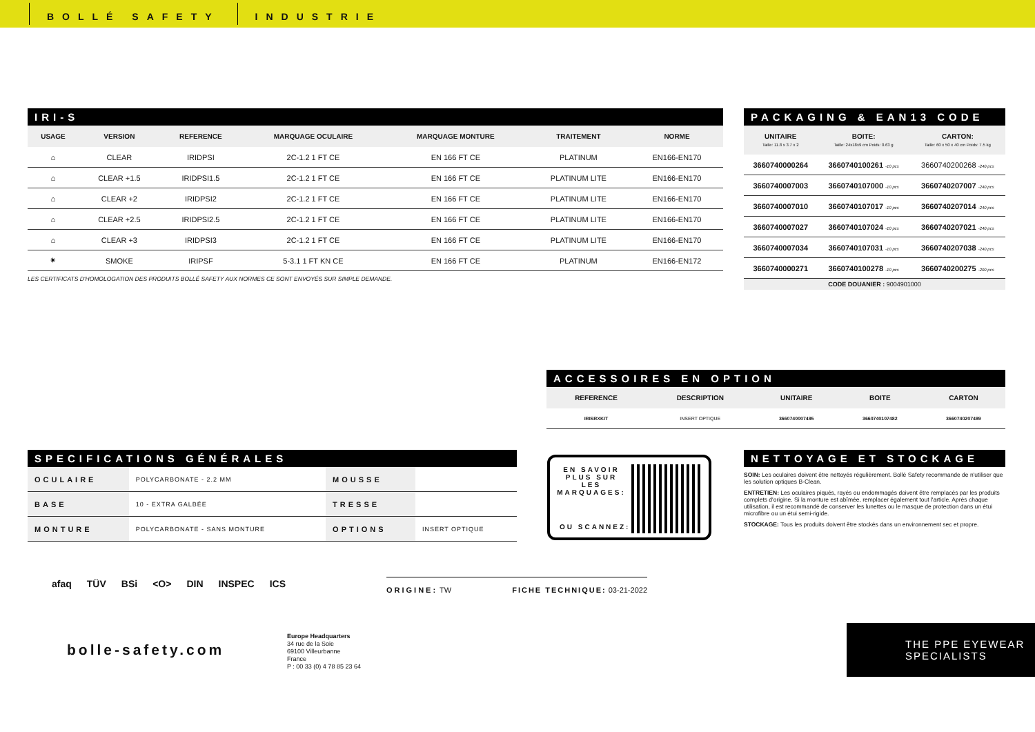BOLLÉ SAFETY INDUSTRIE
IRI-S
| USAGE | VERSION | REFERENCE | MARQUAGE OCULAIRE | MARQUAGE MONTURE | TRAITEMENT | NORME |
| --- | --- | --- | --- | --- | --- | --- |
| ⌂ | CLEAR | IRIDPSI | 2C-1.2 1 FT CE | EN 166 FT CE | PLATINUM | EN166-EN170 |
| ⌂ | CLEAR +1.5 | IRIDPSI1.5 | 2C-1.2 1 FT CE | EN 166 FT CE | PLATINUM LITE | EN166-EN170 |
| ⌂ | CLEAR +2 | IRIDPSI2 | 2C-1.2 1 FT CE | EN 166 FT CE | PLATINUM LITE | EN166-EN170 |
| ⌂ | CLEAR +2.5 | IRIDPSI2.5 | 2C-1.2 1 FT CE | EN 166 FT CE | PLATINUM LITE | EN166-EN170 |
| ⌂ | CLEAR +3 | IRIDPSI3 | 2C-1.2 1 FT CE | EN 166 FT CE | PLATINUM LITE | EN166-EN170 |
| ✷ | SMOKE | IRIPSF | 5-3.1 1 FT KN CE | EN 166 FT CE | PLATINUM | EN166-EN172 |
LES CERTIFICATS D'HOMOLOGATION DES PRODUITS BOLLÉ SAFETY AUX NORMES CE SONT ENVOYÉS SUR SIMPLE DEMANDE.
PACKAGING & EAN13 CODE
| UNITAIRE Taille: 11.8 x 3.7 x 2 | BOITE: Taille: 24x18x9 cm Poids: 0.63 g | CARTON: Taille: 60 x 50 x 40 cm Poids: 7.5 kg |
| --- | --- | --- |
| 3660740000264 | 3660740100261 -10 pcs | 3660740200268 -240 pcs |
| 3660740007003 | 3660740107000 -10 pcs | 3660740207007 -240 pcs |
| 3660740007010 | 3660740107017 -10 pcs | 3660740207014 -240 pcs |
| 3660740007027 | 3660740107024 -10 pcs | 3660740207021 -240 pcs |
| 3660740007034 | 3660740107031 -10 pcs | 3660740207038 -240 pcs |
| 3660740000271 | 3660740100278 -10 pcs | 3660740200275 -200 pcs |
| CODE DOUANIER : 9004901000 | | |
ACCESSOIRES EN OPTION
| REFERENCE | DESCRIPTION | UNITAIRE | BOITE | CARTON |
| --- | --- | --- | --- | --- |
| IRISRXKIT | INSERT OPTIQUE | 3660740007485 | 3660740107482 | 3660740207489 |
SPECIFICATIONS GÉNÉRALES
| OCULAIRE | POLYCARBONATE - 2.2 MM | MOUSSE | |
| BASE | 10 - EXTRA GALBÉE | TRESSE | |
| MONTURE | POLYCARBONATE - SANS MONTURE | OPTIONS | INSERT OPTIQUE |
EN SAVOIR PLUS SUR LES MARQUAGES:
OU SCANNEZ:
NETTOYAGE ET STOCKAGE
SOIN: Les oculaires doivent être nettoyés régulièrement. Bollé Safety recommande de n'utiliser que les solution optiques B-Clean.
ENTRETIEN: Les oculaires piqués, rayés ou endommagés doivent être remplacés par les produits complets d'origine. Si la monture est abîmée, remplacer également tout l'article. Après chaque utilisation, il est recommandé de conserver les lunettes ou le masque de protection dans un étui microfibre ou un étui semi-rigide.
STOCKAGE: Tous les produits doivent être stockés dans un environnement sec et propre.
afaq TÜV BSi <O> DIN INSPEC ICS
ORIGINE: TW FICHE TECHNIQUE: 03-21-2022
bolle-safety.com
Europe Headquarters
34 rue de la Soie
69100 Villeurbanne
France
P : 00 33 (0) 4 78 85 23 64
THE PPE EYEWEAR
SPECIALISTS